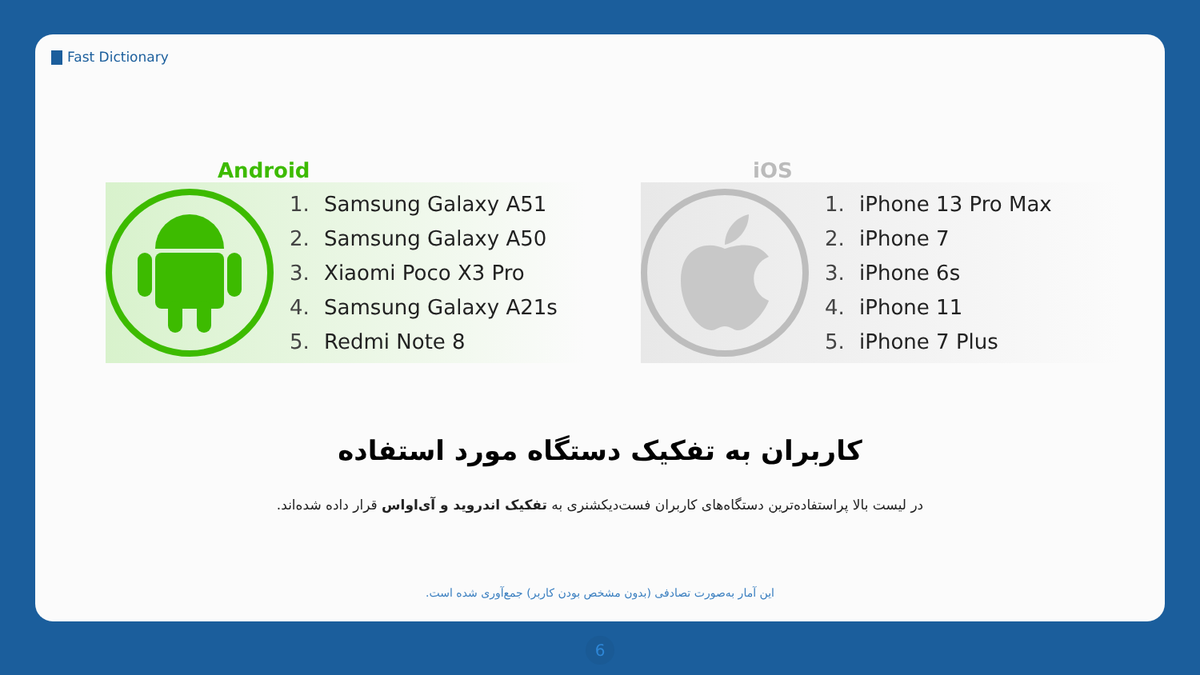Fast Dictionary
Android
1. Samsung Galaxy A51
2. Samsung Galaxy A50
3. Xiaomi Poco X3 Pro
4. Samsung Galaxy A21s
5. Redmi Note 8
iOS
1. iPhone 13 Pro Max
2. iPhone 7
3. iPhone 6s
4. iPhone 11
5. iPhone 7 Plus
کاربران به تفکیک دستگاه مورد استفاده
در لیست بالا پراستفاده‌ترین دستگاه‌های کاربران فست‌دیکشنری به تفکیک اندروید و آی‌اواس قرار داده شده‌اند.
این آمار به‌صورت تصادفی (بدون مشخص بودن کاربر) جمع‌آوری شده است.
6